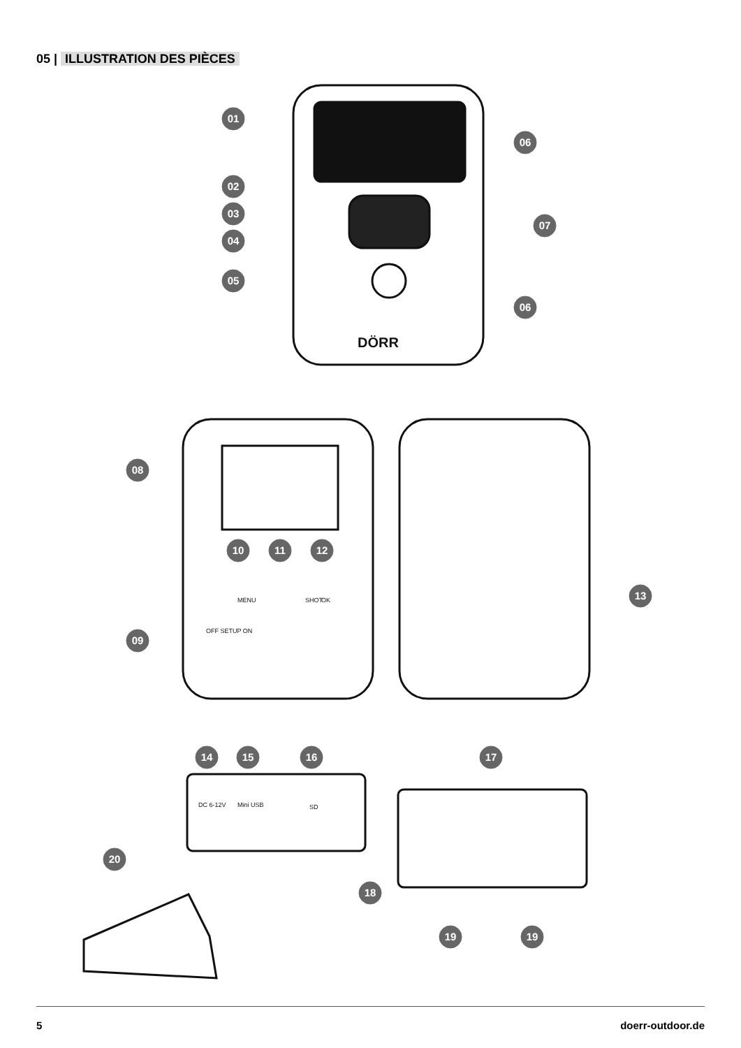05 | ILLUSTRATION DES PIÈCES
01
02
03
04
05
06
07
06
08
09
10
11
12
13
14
15
16
17
20
18
19
19
DÖRR
OFF SETUP ON
MENU
SHOT
OK
DC 6-12V
Mini USB
SD
5 doerr-outdoor.de